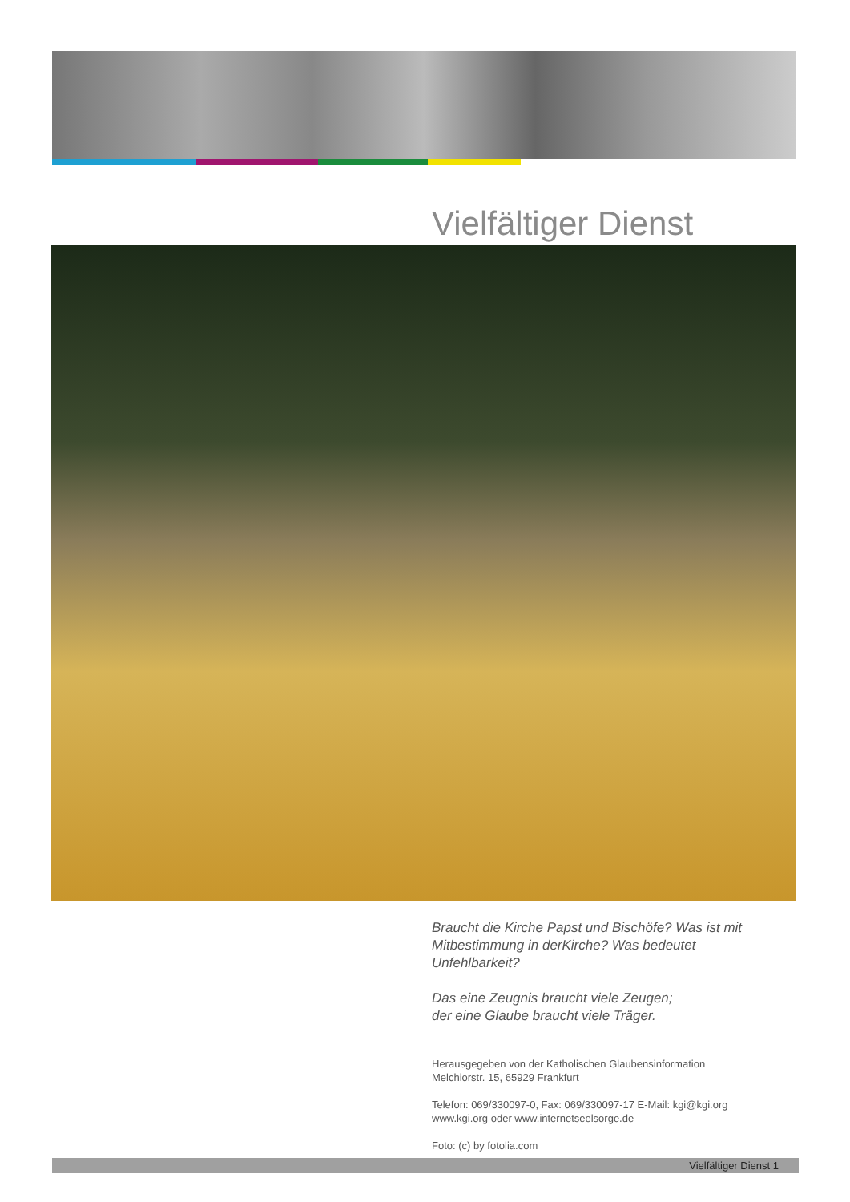Vielfältiger Dienst
Braucht die Kirche Papst und Bischöfe? Was ist mit Mitbestimmung in derKirche? Was bedeutet Unfehlbarkeit?
Das eine Zeugnis braucht viele Zeugen;
der eine Glaube braucht viele Träger.
Herausgegeben von der Katholischen Glaubensinformation
Melchiorstr. 15, 65929 Frankfurt
Telefon: 069/330097-0, Fax: 069/330097-17 E-Mail: kgi@kgi.org
www.kgi.org oder www.internetseelsorge.de
Foto: (c) by fotolia.com
Vielfältiger Dienst 1